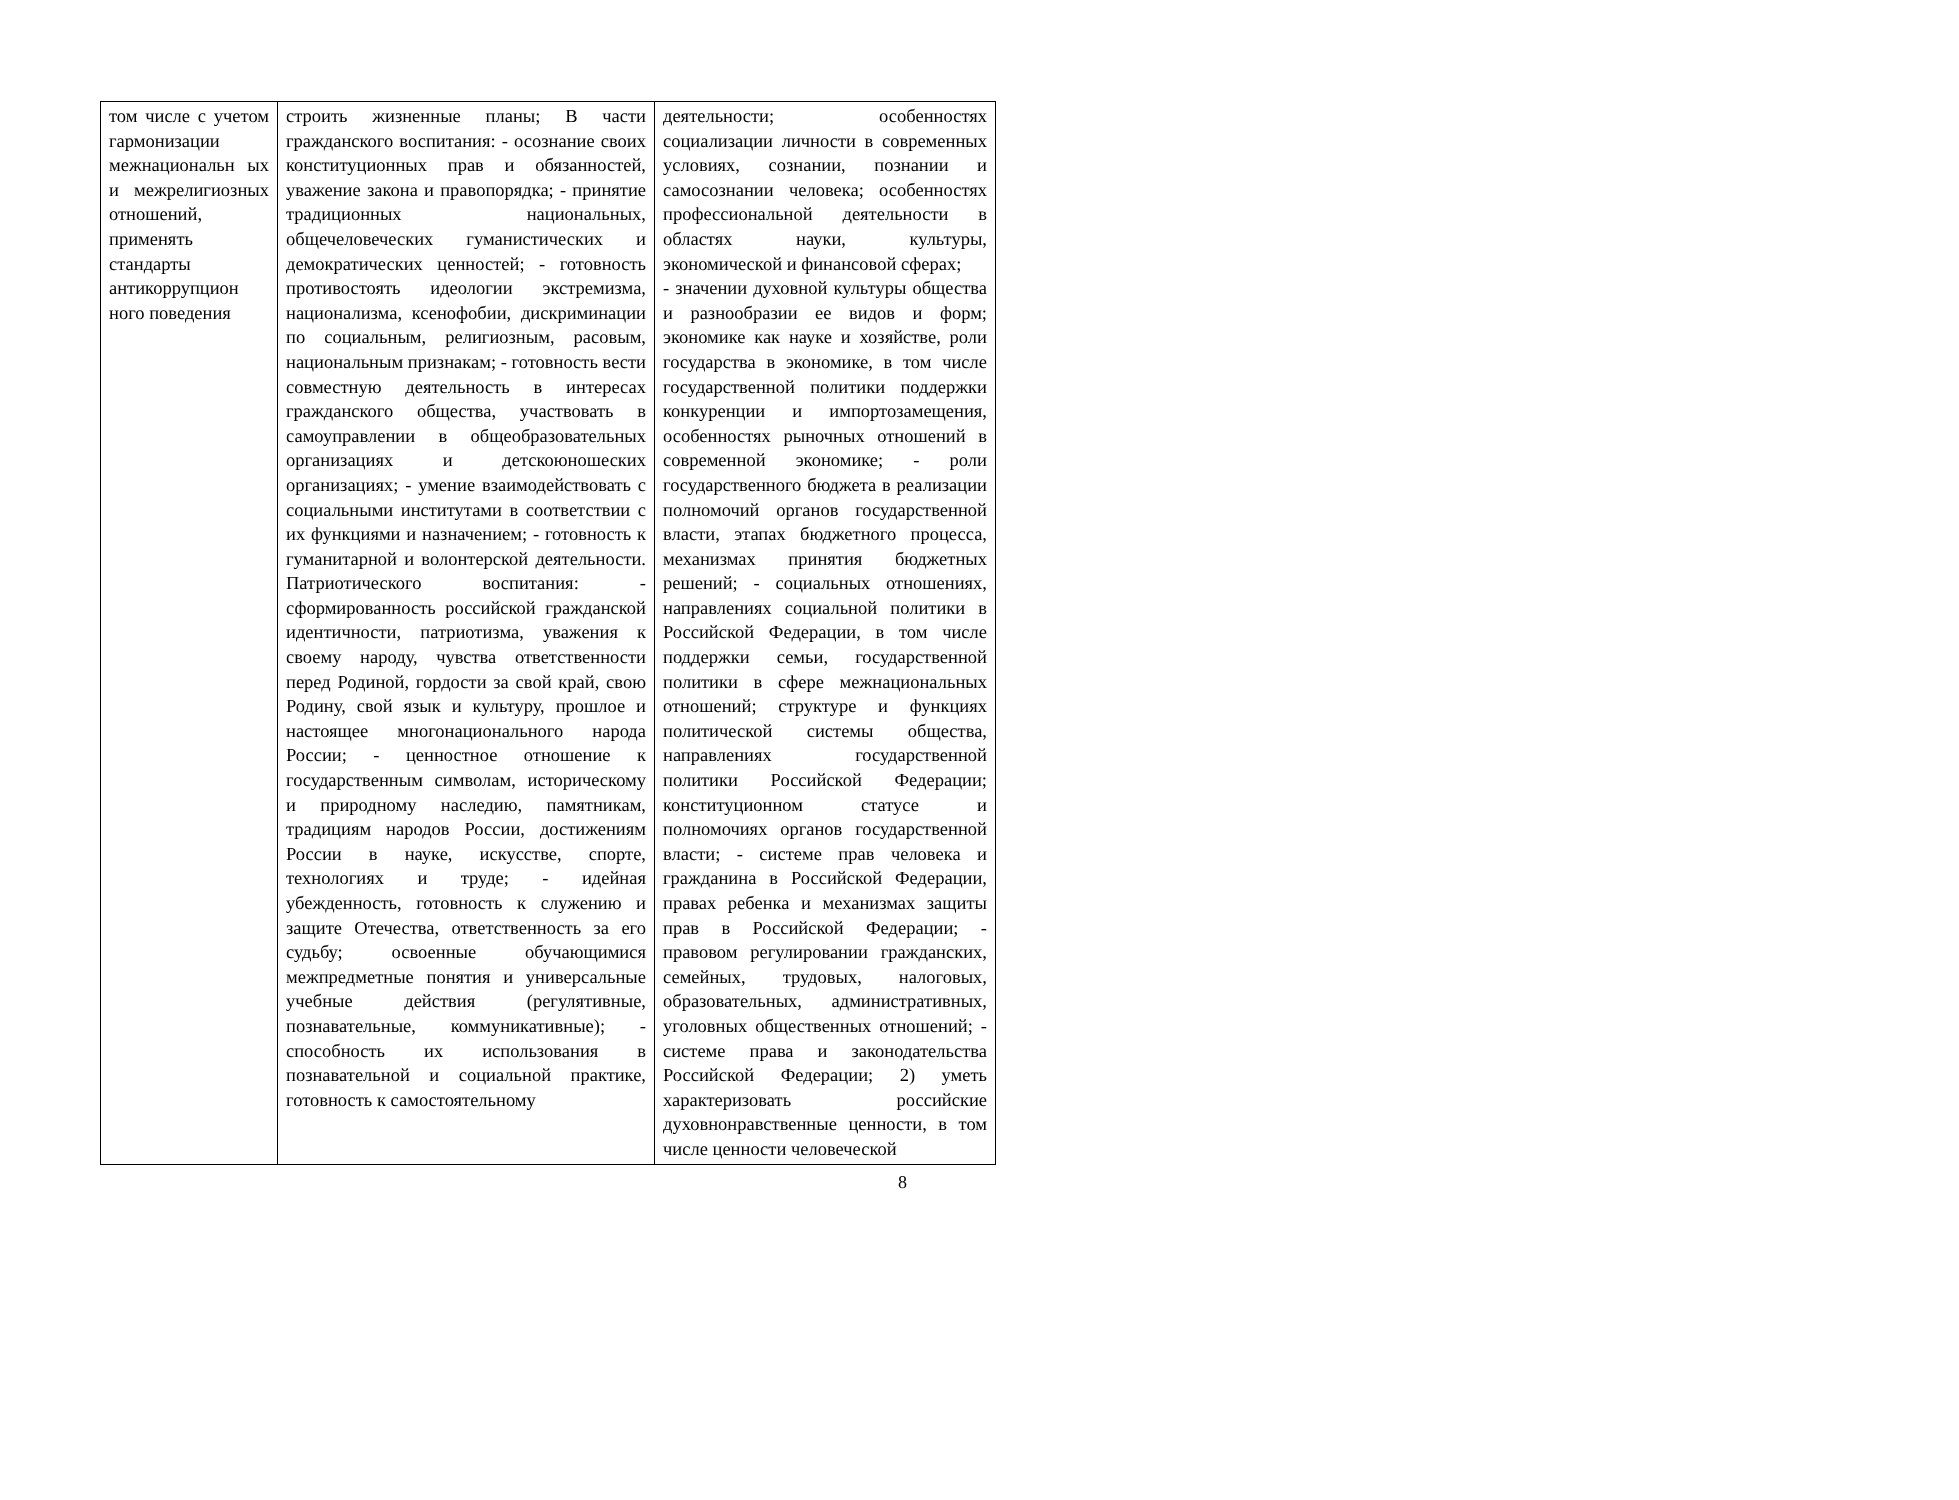| том числе с учетом гармонизации межнациональн ых и межрелигиозных отношений, применять стандарты антикоррупцион ного поведения | строить жизненные планы; В части гражданского воспитания: - осознание своих конституционных прав и обязанностей, уважение закона и правопорядка; - принятие традиционных национальных, общечеловеческих гуманистических и демократических ценностей; - готовность противостоять идеологии экстремизма, национализма, ксенофобии, дискриминации по социальным, религиозным, расовым, национальным признакам; - готовность вести совместную деятельность в интересах гражданского общества, участвовать в самоуправлении в общеобразовательных организациях и детскоюношеских организациях; - умение взаимодействовать с социальными институтами в соответствии с их функциями и назначением; - готовность к гуманитарной и волонтерской деятельности. Патриотического воспитания: - сформированность российской гражданской идентичности, патриотизма, уважения к своему народу, чувства ответственности перед Родиной, гордости за свой край, свою Родину, свой язык и культуру, прошлое и настоящее многонационального народа России; - ценностное отношение к государственным символам, историческому и природному наследию, памятникам, традициям народов России, достижениям России в науке, искусстве, спорте, технологиях и труде; - идейная убежденность, готовность к служению и защите Отечества, ответственность за его судьбу; освоенные обучающимися межпредметные понятия и универсальные учебные действия (регулятивные, познавательные, коммуникативные); - способность их использования в познавательной и социальной практике, готовность к самостоятельному | деятельности; особенностях социализации личности в современных условиях, сознании, познании и самосознании человека; особенностях профессиональной деятельности в областях науки, культуры, экономической и финансовой сферах; - значении духовной культуры общества и разнообразии ее видов и форм; экономике как науке и хозяйстве, роли государства в экономике, в том числе государственной политики поддержки конкуренции и импортозамещения, особенностях рыночных отношений в современной экономике; - роли государственного бюджета в реализации полномочий органов государственной власти, этапах бюджетного процесса, механизмах принятия бюджетных решений; - социальных отношениях, направлениях социальной политики в Российской Федерации, в том числе поддержки семьи, государственной политики в сфере межнациональных отношений; структуре и функциях политической системы общества, направлениях государственной политики Российской Федерации; конституционном статусе и полномочиях органов государственной власти; - системе прав человека и гражданина в Российской Федерации, правах ребенка и механизмах защиты прав в Российской Федерации; - правовом регулировании гражданских, семейных, трудовых, налоговых, образовательных, административных, уголовных общественных отношений; - системе права и законодательства Российской Федерации; 2) уметь характеризовать российские духовнонравственные ценности, в том числе ценности человеческой |
8